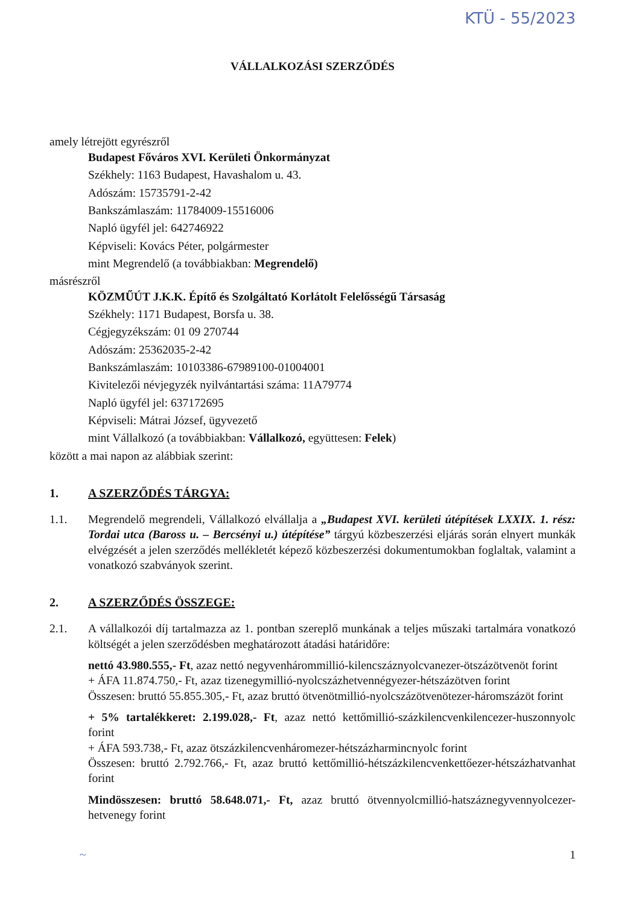KTÜ - 55/2023
VÁLLALKOZÁSI SZERZŐDÉS
amely létrejött egyrészről
Budapest Főváros XVI. Kerületi Önkormányzat
Székhely: 1163 Budapest, Havashalom u. 43.
Adószám: 15735791-2-42
Bankszámlaszám: 11784009-15516006
Napló ügyfél jel: 642746922
Képviseli: Kovács Péter, polgármester
mint Megrendelő (a továbbiakban: Megrendelő)
másrészről
KÖZMŰÚT J.K.K. Építő és Szolgáltató Korlátolt Felelősségű Társaság
Székhely: 1171 Budapest, Borsfa u. 38.
Cégjegyzékszám: 01 09 270744
Adószám: 25362035-2-42
Bankszámlaszám: 10103386-67989100-01004001
Kivitelezői névjegyzék nyilvántartási száma: 11A79774
Napló ügyfél jel: 637172695
Képviseli: Mátrai József, ügyvezető
mint Vállalkozó (a továbbiakban: Vállalkozó, együttesen: Felek)
között a mai napon az alábbiak szerint:
1. A SZERZŐDÉS TÁRGYA:
1.1. Megrendelő megrendeli, Vállalkozó elvállalja a „Budapest XVI. kerületi útépítések LXXIX. 1. rész: Tordai utca (Baross u. – Bercsényi u.) útépítése” tárgyú közbeszerzési eljárás során elnyert munkák elvégzését a jelen szerződés mellékletét képező közbeszerzési dokumentumokban foglaltak, valamint a vonatkozó szabványok szerint.
2. A SZERZŐDÉS ÖSSZEGE:
2.1. A vállalkozói díj tartalmazza az 1. pontban szereplő munkának a teljes műszaki tartalmára vonatkozó költségét a jelen szerződésben meghatározott átadási határidőre:
nettó 43.980.555,- Ft, azaz nettó negyvenhárommillió-kilencszáznyolcvanezer-ötszázötvenöt forint
+ ÁFA 11.874.750,- Ft, azaz tizenegymillió-nyolcszázhetvennégyezer-hétszázötven forint
Összesen: bruttó 55.855.305,- Ft, azaz bruttó ötvenötmillió-nyolcszázötvenötezer-háromszázöt forint
+ 5% tartalékkeret: 2.199.028,- Ft, azaz nettó kettőmillió-százkilencvenkilencezer-huszonnyolc forint
+ ÁFA 593.738,- Ft, azaz ötszázkilencvenháromezer-hétszázharmincnyolc forint
Összesen: bruttó 2.792.766,- Ft, azaz bruttó kettőmillió-hétszázkilencvenkettőezer-hétszázhatvanhat forint
Mindösszesen: bruttó 58.648.071,- Ft, azaz bruttó ötvennyolcmillió-hatszáznegyvennyolcezer-hetvenegy forint
~ 1